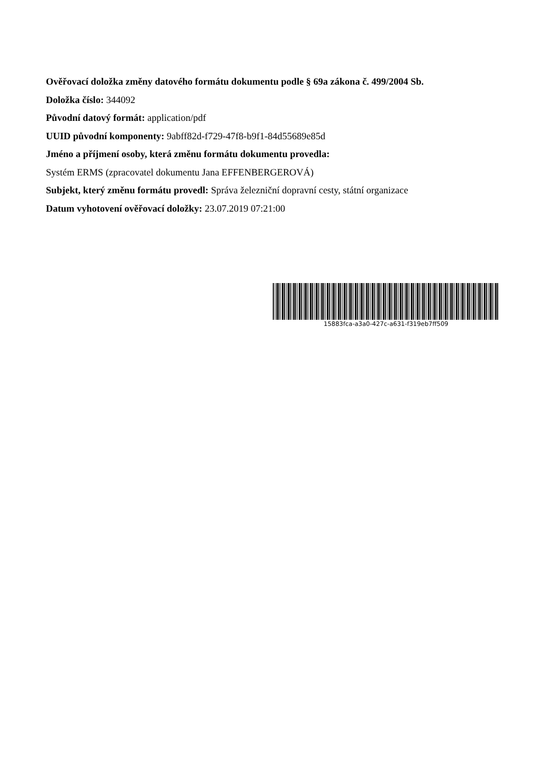Ověřovací doložka změny datového formátu dokumentu podle § 69a zákona č. 499/2004 Sb.
Doložka číslo: 344092
Původní datový formát: application/pdf
UUID původní komponenty: 9abff82d-f729-47f8-b9f1-84d55689e85d
Jméno a příjmení osoby, která změnu formátu dokumentu provedla:
Systém ERMS (zpracovatel dokumentu Jana EFFENBERGEROVÁ)
Subjekt, který změnu formátu provedl: Správa železniční dopravní cesty, státní organizace
Datum vyhotovení ověřovací doložky: 23.07.2019 07:21:00
15883fca-a3a0-427c-a631-f319eb7ff509